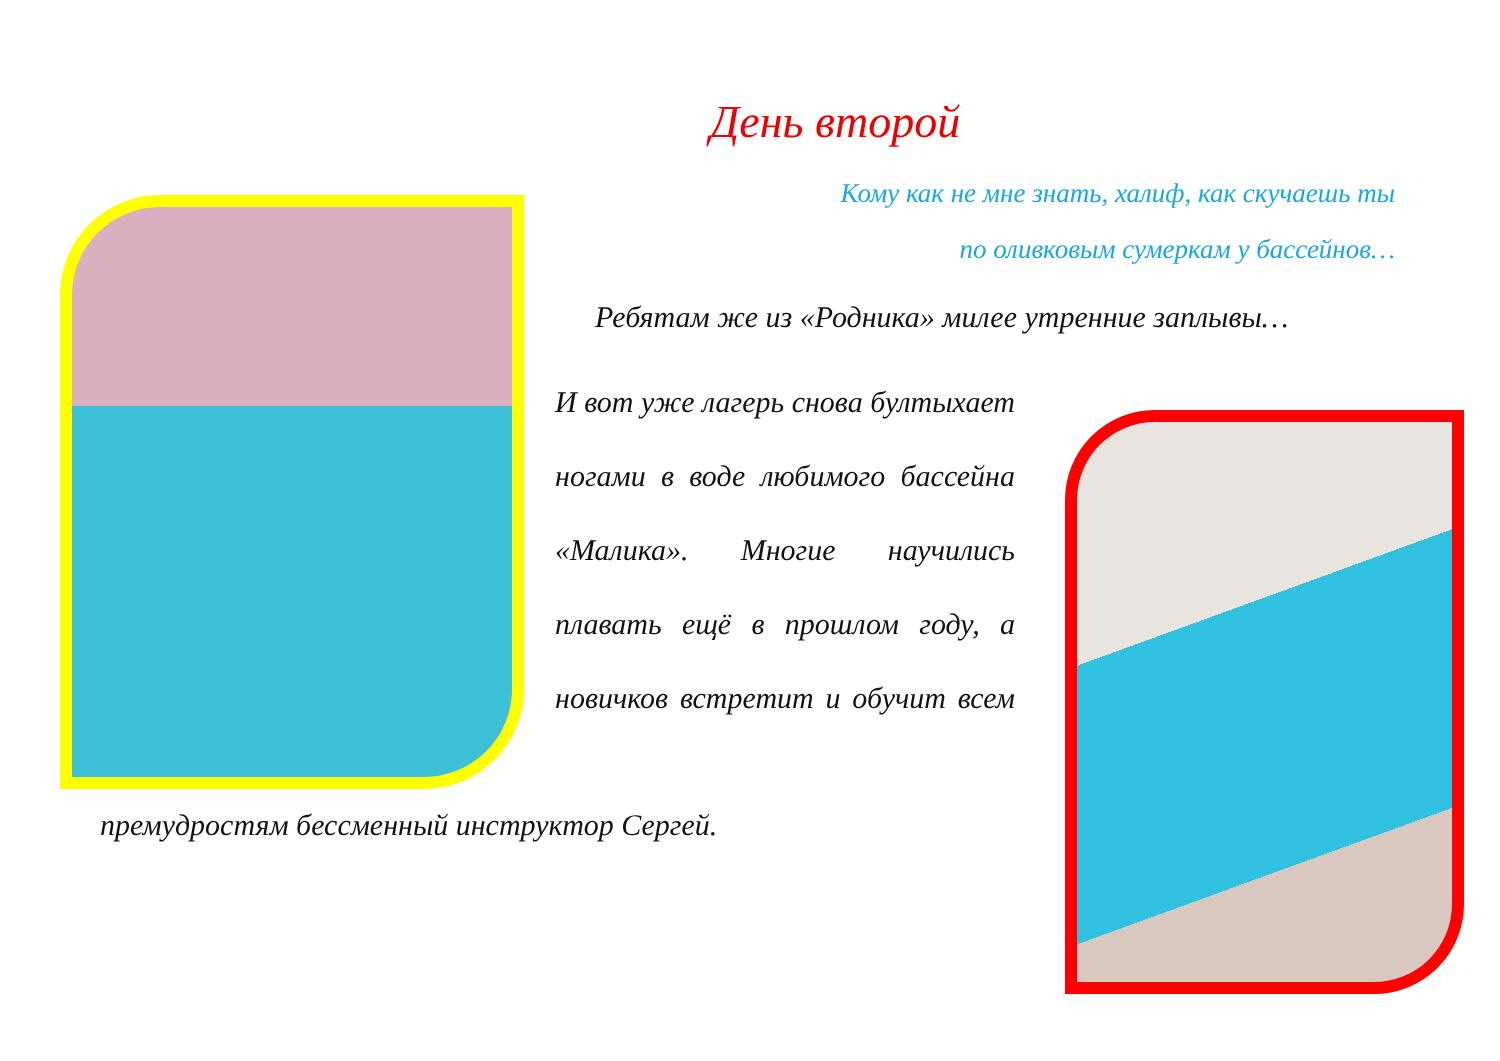День второй
Кому как не мне знать, халиф, как скучаешь ты
по оливковым сумеркам у бассейнов…
Ребятам же из «Родника» милее утренние заплывы…
И вот уже лагерь снова бултыхает ногами в воде любимого бассейна «Малика». Многие научились плавать ещё в прошлом году, а новичков встретит и обучит всем
премудростям бессменный инструктор Сергей.